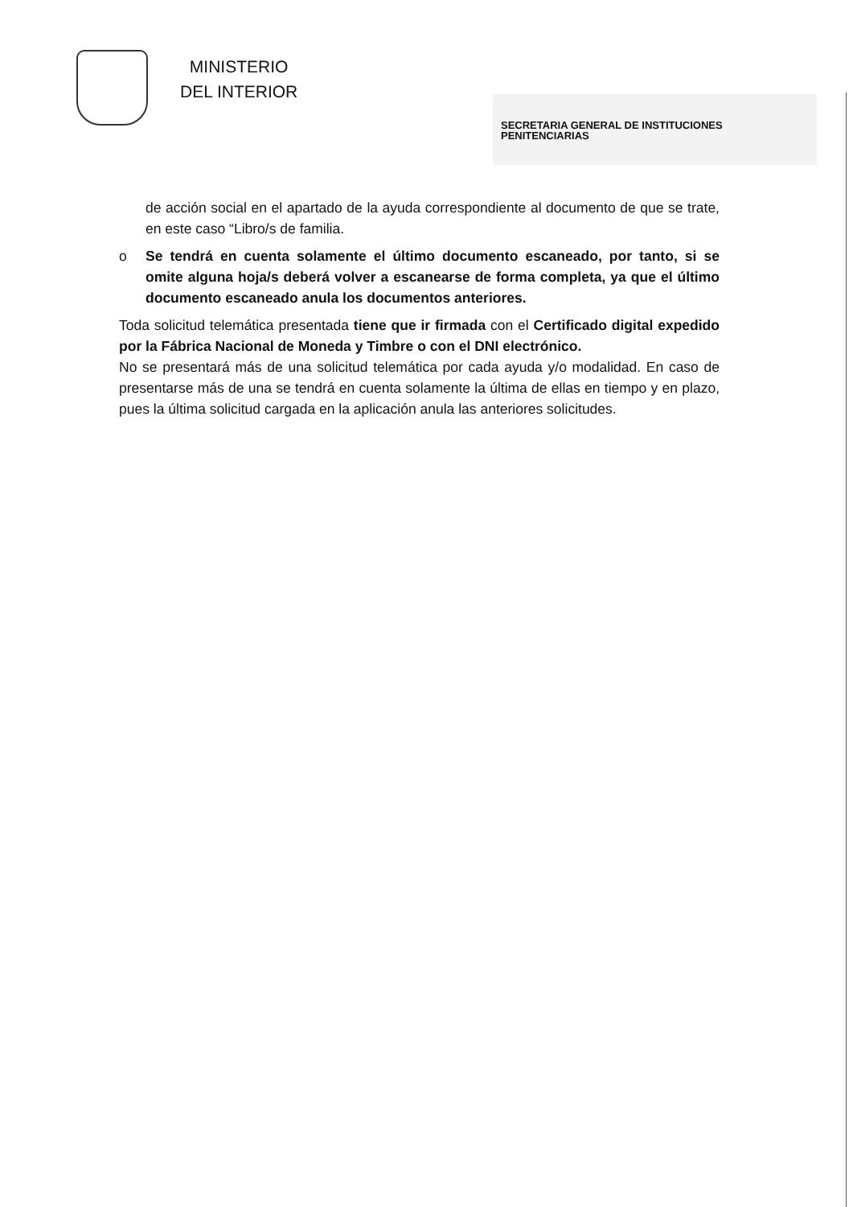MINISTERIO
DEL INTERIOR
SECRETARIA GENERAL DE INSTITUCIONES
PENITENCIARIAS
de acción social en el apartado de la ayuda correspondiente al documento de que se trate, en este caso “Libro/s de familia.
o Se tendrá en cuenta solamente el último documento escaneado, por tanto, si se omite alguna hoja/s deberá volver a escanearse de forma completa, ya que el último documento escaneado anula los documentos anteriores.
Toda solicitud telemática presentada tiene que ir firmada con el Certificado digital expedido por la Fábrica Nacional de Moneda y Timbre o con el DNI electrónico.
No se presentará más de una solicitud telemática por cada ayuda y/o modalidad. En caso de presentarse más de una se tendrá en cuenta solamente la última de ellas en tiempo y en plazo, pues la última solicitud cargada en la aplicación anula las anteriores solicitudes.